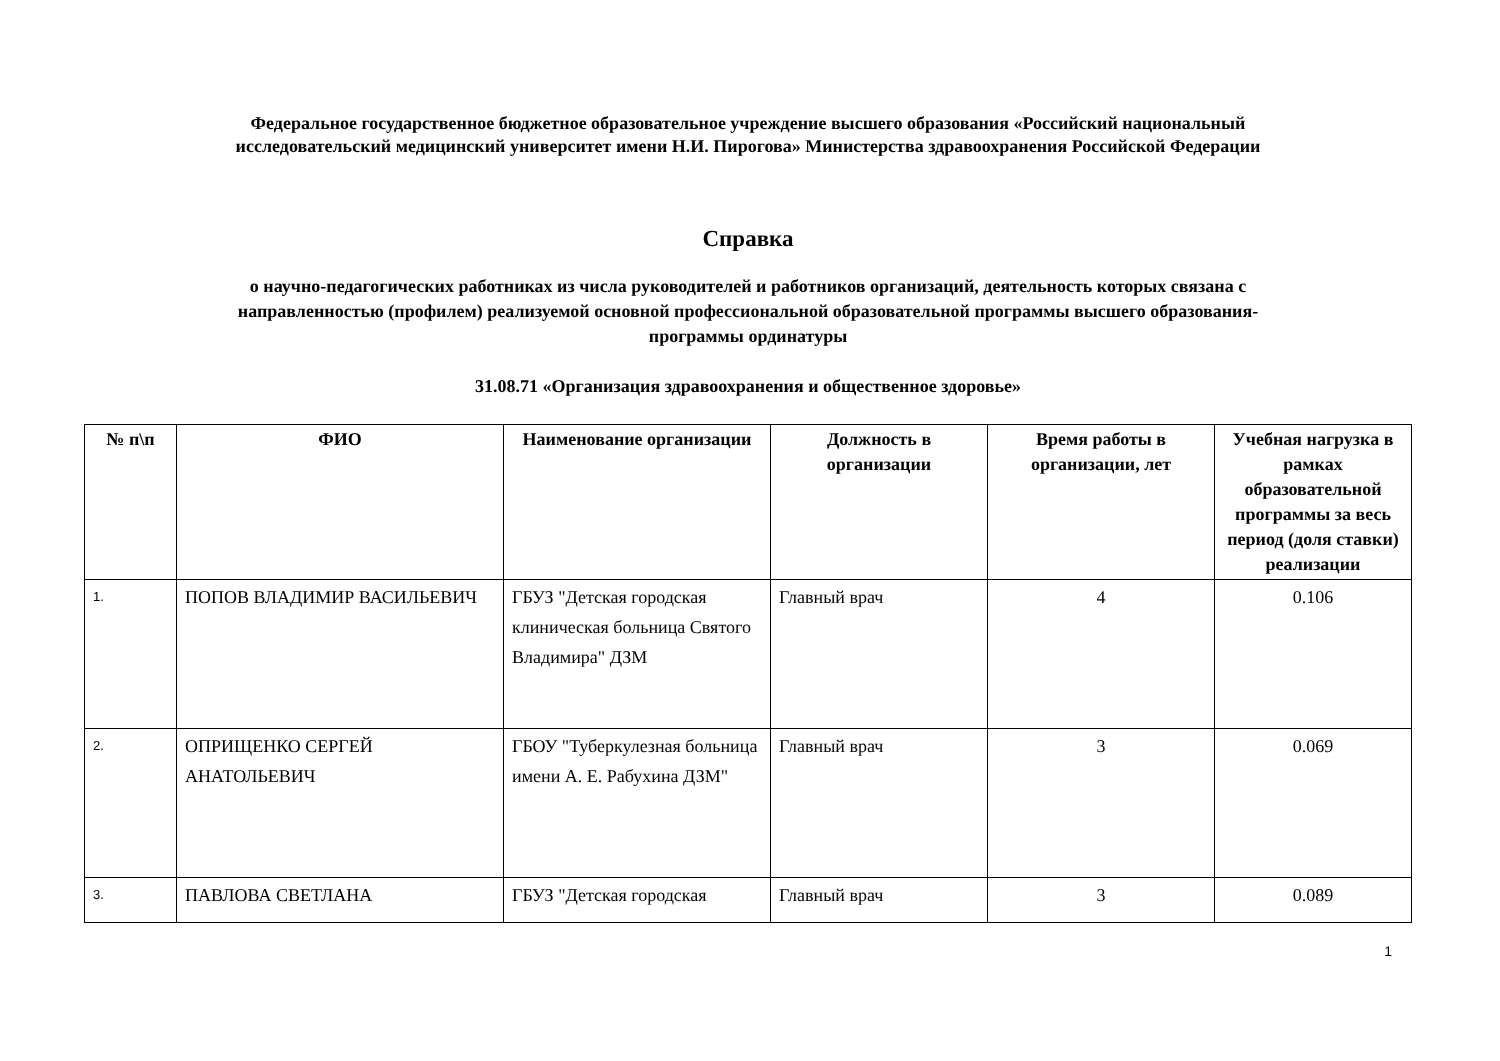Федеральное государственное бюджетное образовательное учреждение высшего образования «Российский национальный
исследовательский медицинский университет имени Н.И. Пирогова» Министерства здравоохранения Российской Федерации
Справка
о научно-педагогических работниках из числа руководителей и работников организаций, деятельность которых связана с
направленностью (профилем) реализуемой основной профессиональной образовательной программы высшего образования-
программы ординатуры
31.08.71 «Организация здравоохранения и общественное здоровье»
| № п\п | ФИО | Наименование организации | Должность в организации | Время работы в организации, лет | Учебная нагрузка в рамках образовательной программы за весь период (доля ставки) реализации |
| --- | --- | --- | --- | --- | --- |
| 1. | ПОПОВ ВЛАДИМИР ВАСИЛЬЕВИЧ | ГБУЗ "Детская городская клиническая больница Святого Владимира" ДЗМ | Главный врач | 4 | 0.106 |
| 2. | ОПРИЩЕНКО СЕРГЕЙ АНАТОЛЬЕВИЧ | ГБОУ "Туберкулезная больница имени А. Е. Рабухина ДЗМ" | Главный врач | 3 | 0.069 |
| 3. | ПАВЛОВА СВЕТЛАНА | ГБУЗ "Детская городская | Главный врач | 3 | 0.089 |
1